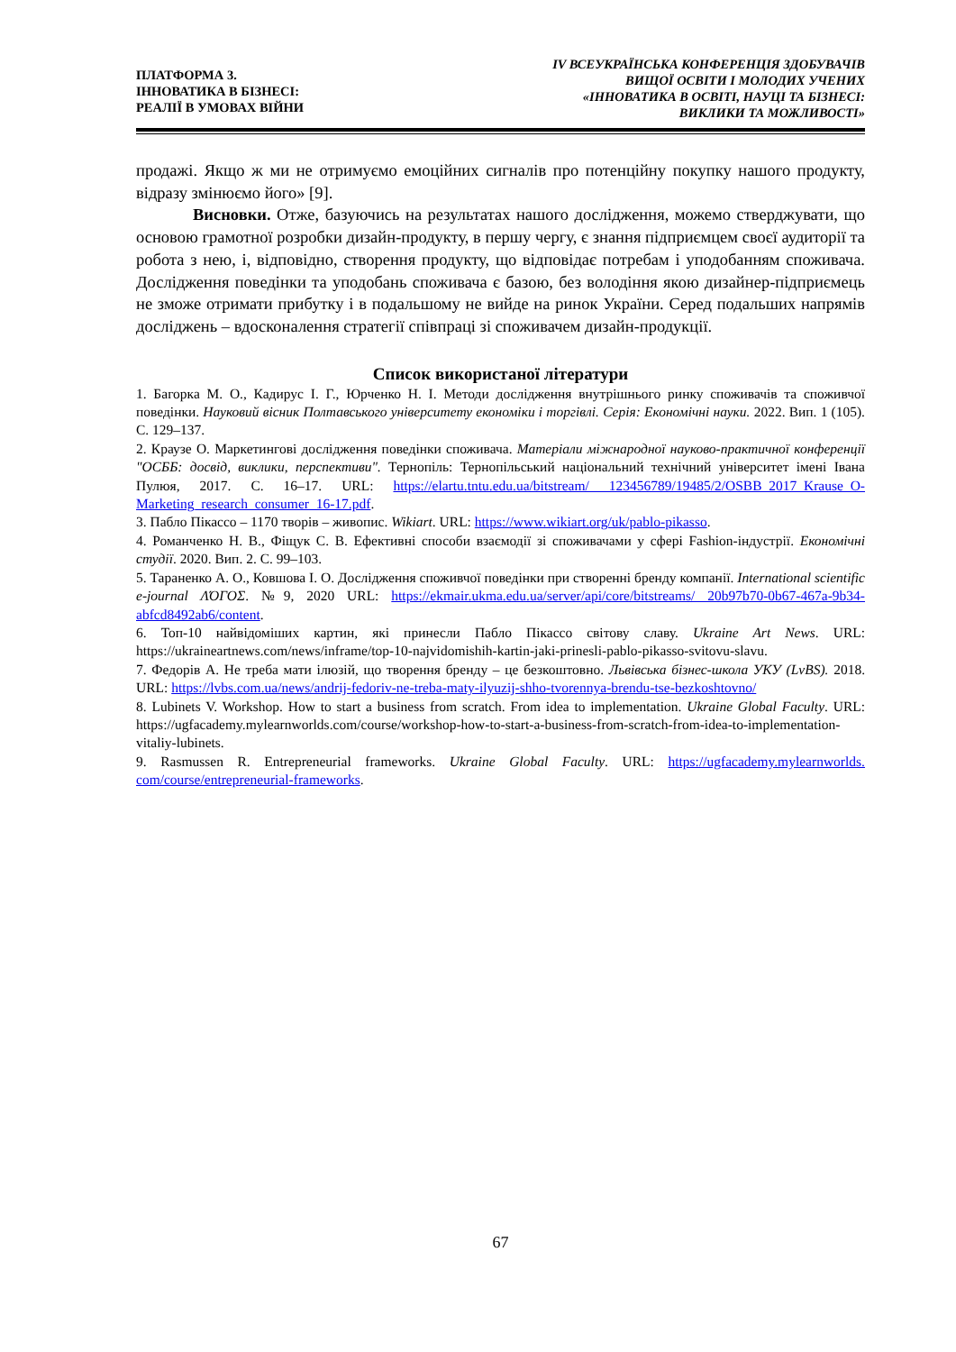ПЛАТФОРМА 3.
ІННОВАТИКА В БІЗНЕСІ:
РЕАЛІЇ В УМОВАХ ВІЙНИ
IV ВСЕУКРАЇНСЬКА КОНФЕРЕНЦІЯ ЗДОБУВАЧІВ
ВИЩОЇ ОСВІТИ І МОЛОДИХ УЧЕНИХ
«ІННОВАТИКА В ОСВІТІ, НАУЦІ ТА БІЗНЕСІ:
ВИКЛИКИ ТА МОЖЛИВОСТІ»
продажі. Якщо ж ми не отримуємо емоційних сигналів про потенційну покупку нашого продукту, відразу змінюємо його» [9].
Висновки. Отже, базуючись на результатах нашого дослідження, можемо стверджувати, що основою грамотної розробки дизайн-продукту, в першу чергу, є знання підприємцем своєї аудиторії та робота з нею, і, відповідно, створення продукту, що відповідає потребам і уподобанням споживача. Дослідження поведінки та уподобань споживача є базою, без володіння якою дизайнер-підприємець не зможе отримати прибутку і в подальшому не вийде на ринок України. Серед подальших напрямів досліджень – вдосконалення стратегії співпраці зі споживачем дизайн-продукції.
Список використаної літератури
1. Багорка М. О., Кадирус І. Г., Юрченко Н. І. Методи дослідження внутрішнього ринку споживачів та споживчої поведінки. Науковий вісник Полтавського університету економіки і торгівлі. Серія: Економічні науки. 2022. Вип. 1 (105). С. 129–137.
2. Краузе О. Маркетингові дослідження поведінки споживача. Матеріали міжнародної науково-практичної конференції "ОСББ: досвід, виклики, перспективи". Тернопіль: Тернопільський національний технічний університет імені Івана Пулюя, 2017. С. 16–17. URL: https://elartu.tntu.edu.ua/bitstream/ 123456789/19485/2/OSBB_2017_Krause_O-Marketing_research_consumer_16-17.pdf.
3. Пабло Пікассо – 1170 творів – живопис. Wikiart. URL: https://www.wikiart.org/uk/pablo-pikasso.
4. Романченко Н. В., Фіщук С. В. Ефективні способи взаємодії зі споживачами у сфері Fashion-індустрії. Економічні студії. 2020. Вип. 2. С. 99–103.
5. Тараненко А. О., Ковшова І. О. Дослідження споживчої поведінки при створенні бренду компанії. International scientific e-journal ΛΌГОΣ. №9, 2020 URL: https://ekmair.ukma.edu.ua/server/api/core/bitstreams/ 20b97b70-0b67-467a-9b34-abfcd8492ab6/content.
6. Топ-10 найвідоміших картин, які принесли Пабло Пікассо світову славу. Ukraine Art News. URL: https://ukraineartnews.com/news/inframe/top-10-najvidomishih-kartin-jaki-prinesli-pablo-pikasso-svitovu-slavu.
7. Федорів А. Не треба мати ілюзій, що творення бренду – це безкоштовно. Львівська бізнес-школа УКУ (LvBS). 2018. URL: https://lvbs.com.ua/news/andrij-fedoriv-ne-treba-maty-ilyuzij-shho-tvorennya-brendu-tse-bezkoshtovno/
8. Lubinets V. Workshop. How to start a business from scratch. From idea to implementation. Ukraine Global Faculty. URL: https://ugfacademy.mylearnworlds.com/course/workshop-how-to-start-a-business-from-scratch-from-idea-to-implementation-vitaliy-lubinets.
9. Rasmussen R. Entrepreneurial frameworks. Ukraine Global Faculty. URL: https://ugfacademy.mylearnworlds. com/course/entrepreneurial-frameworks.
67